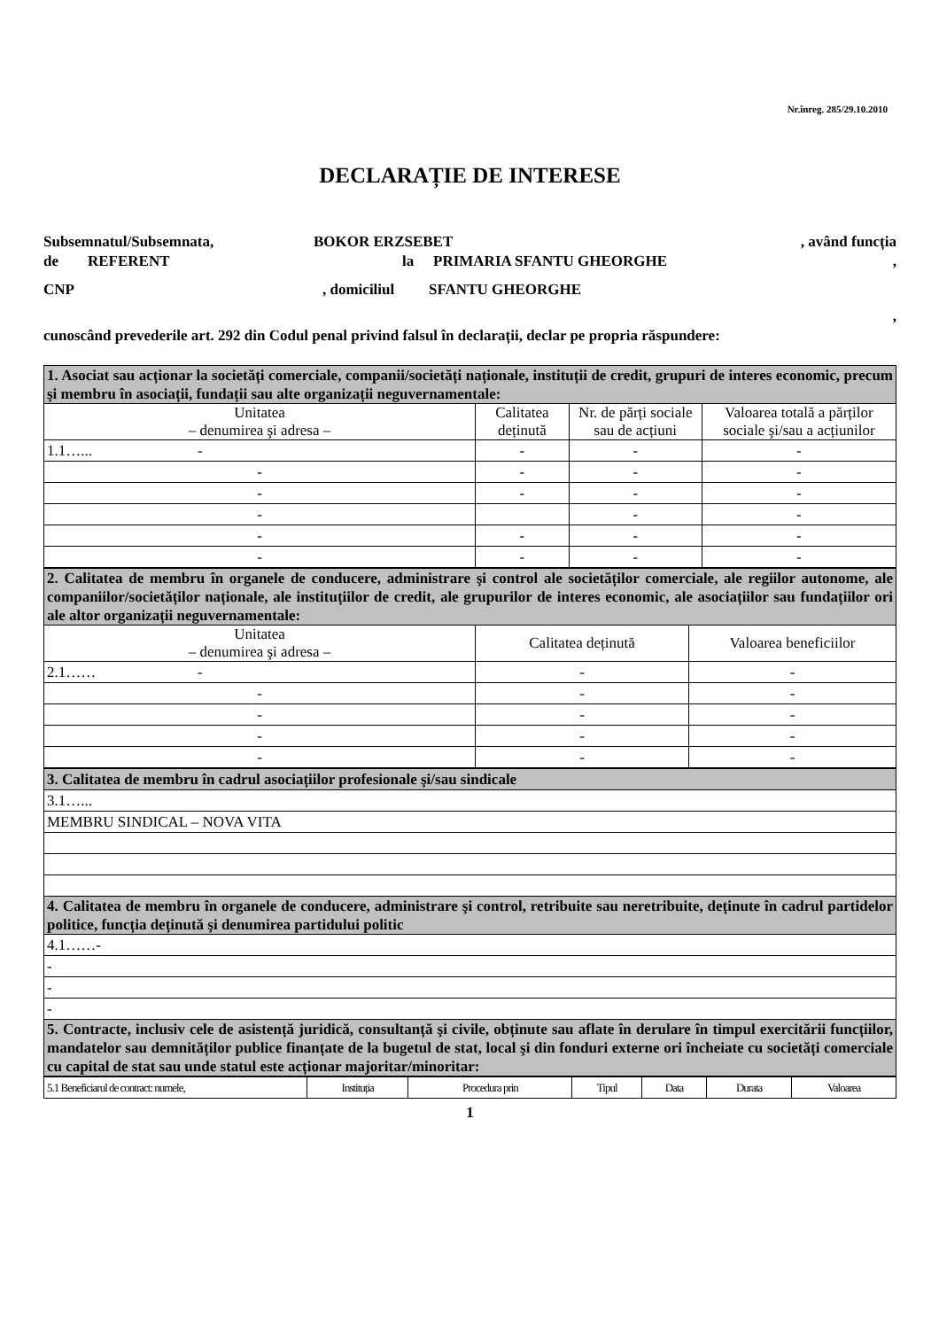Nr.înreg. 285/29.10.2010
DECLARAȚIE DE INTERESE
Subsemnatul/Subsemnata, BOKOR ERZSEBET, având funcția
de REFERENT la PRIMARIA SFANTU GHEORGHE,
CNP, domiciliul SFANTU GHEORGHE
,
cunoscând prevederile art. 292 din Codul penal privind falsul în declarații, declar pe propria răspundere:
| 1. Asociat sau acționar la societăți comerciale, companii/societăți naționale, instituții de credit, grupuri de interes economic, precum şi membru în asociații, fundații sau alte organizații neguvernamentale: | | | |
| Unitatea – denumirea şi adresa – | Calitatea deținută | Nr. de părți sociale sau de acțiuni | Valoarea totală a părților sociale şi/sau a acțiunilor |
| 1.1…... - | - | - | - |
| - | - | - | - |
| - | - | - | - |
| - | | - | - |
| - | - | - | - |
| - | - | - | - |
| 2. Calitatea de membru în organele de conducere, administrare şi control ale societăților comerciale, ale regiilor autonome, ale companiilor/societăților naționale, ale instituțiilor de credit, ale grupurilor de interes economic, ale asociațiilor sau fundațiilor ori ale altor organizații neguvernamentale: | | |
| Unitatea – denumirea şi adresa – | Calitatea deținută | Valoarea beneficiilor |
| 2.1…… - | - | - |
| - | - | - |
| - | - | - |
| - | - | - |
| - | - | - |
| 3. Calitatea de membru în cadrul asociațiilor profesionale şi/sau sindicale |
| 3.1…... |
| MEMBRU SINDICAL – NOVA VITA |
| 4. Calitatea de membru în organele de conducere, administrare şi control, retribuite sau neretribuite, deținute în cadrul partidelor politice, funcția deținută şi denumirea partidului politic |
| 4.1……- |
| - |
| - |
| - |
| 5. Contracte, inclusiv cele de asistență juridică, consultanță şi civile, obținute sau aflate în derulare în timpul exercitării funcțiilor, mandatelor sau demnităților publice finanțate de la bugetul de stat, local şi din fonduri externe ori încheiate cu societăți comerciale cu capital de stat sau unde statul este acționar majoritar/minoritar: |
| 5.1 Beneficiarul de contract: numele, | Instituția | Procedura prin | Tipul | Data | Durata | Valoarea |
1